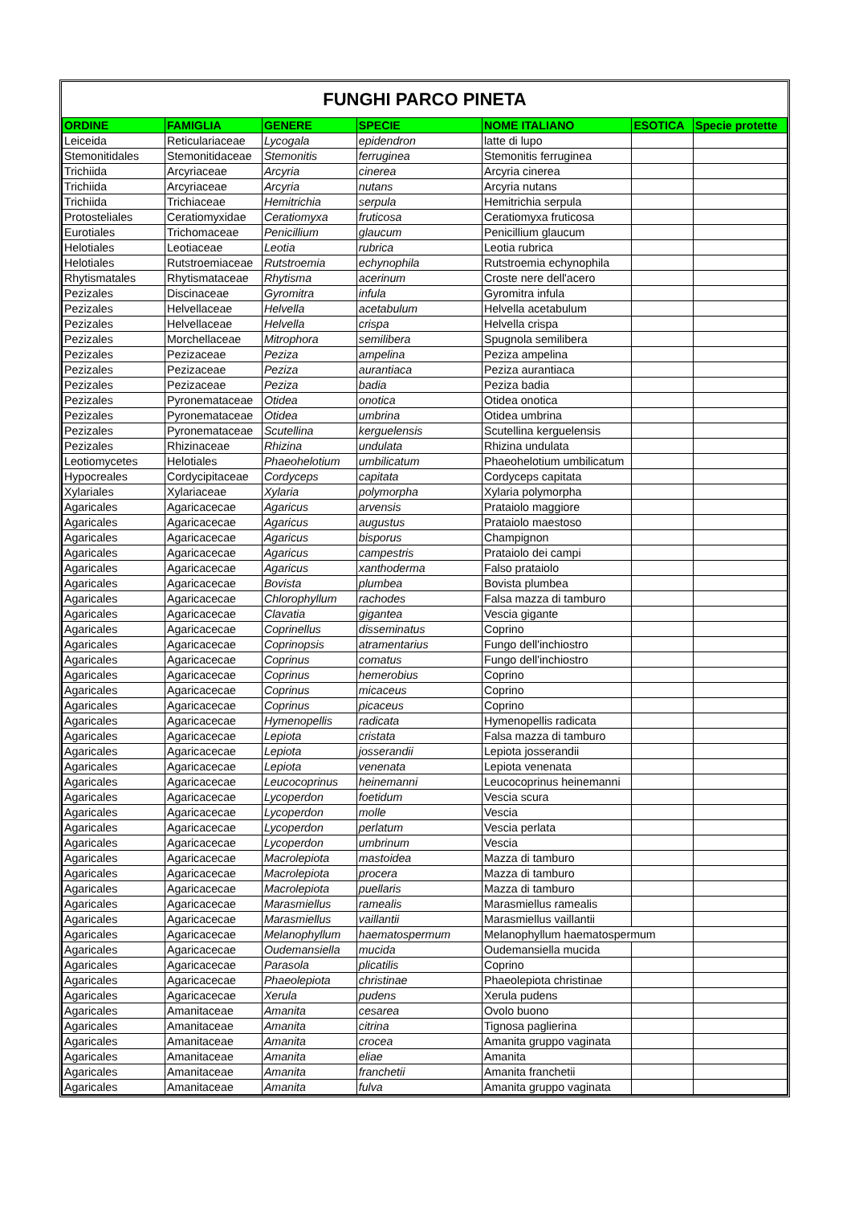| FUNGHI PARCO PINETA | | | | | | |
| ORDINE | FAMIGLIA | GENERE | SPECIE | NOME ITALIANO | ESOTICA | Specie protette |
| Leiceida | Reticulariaceae | Lycogala | epidendron | latte di lupo | | |
| Stemonitidales | Stemonitidaceae | Stemonitis | ferruginea | Stemonitis ferruginea | | |
| Trichiida | Arcyriaceae | Arcyria | cinerea | Arcyria cinerea | | |
| Trichiida | Arcyriaceae | Arcyria | nutans | Arcyria nutans | | |
| Trichiida | Trichiaceae | Hemitrichia | serpula | Hemitrichia serpula | | |
| Protosteliales | Ceratiomyxidae | Ceratiomyxa | fruticosa | Ceratiomyxa fruticosa | | |
| Eurotiales | Trichomaceae | Penicillium | glaucum | Penicillium glaucum | | |
| Helotiales | Leotiaceae | Leotia | rubrica | Leotia rubrica | | |
| Helotiales | Rutstroemiaceae | Rutstroemia | echynophila | Rutstroemia echynophila | | |
| Rhytismatales | Rhytismataceae | Rhytisma | acerinum | Croste nere dell'acero | | |
| Pezizales | Discinaceae | Gyromitra | infula | Gyromitra infula | | |
| Pezizales | Helvellaceae | Helvella | acetabulum | Helvella acetabulum | | |
| Pezizales | Helvellaceae | Helvella | crispa | Helvella crispa | | |
| Pezizales | Morchellaceae | Mitrophora | semilibera | Spugnola semilibera | | |
| Pezizales | Pezizaceae | Peziza | ampelina | Peziza ampelina | | |
| Pezizales | Pezizaceae | Peziza | aurantiaca | Peziza aurantiaca | | |
| Pezizales | Pezizaceae | Peziza | badia | Peziza badia | | |
| Pezizales | Pyronemataceae | Otidea | onotica | Otidea onotica | | |
| Pezizales | Pyronemataceae | Otidea | umbrina | Otidea umbrina | | |
| Pezizales | Pyronemataceae | Scutellina | kerguelensis | Scutellina kerguelensis | | |
| Pezizales | Rhizinaceae | Rhizina | undulata | Rhizina undulata | | |
| Leotiomycetes | Helotiales | Phaeohelotium | umbilicatum | Phaeohelotium umbilicatum | | |
| Hypocreales | Cordycipitaceae | Cordyceps | capitata | Cordyceps capitata | | |
| Xylariales | Xylariaceae | Xylaria | polymorpha | Xylaria polymorpha | | |
| Agaricales | Agaricacecae | Agaricus | arvensis | Prataiolo maggiore | | |
| Agaricales | Agaricacecae | Agaricus | augustus | Prataiolo maestoso | | |
| Agaricales | Agaricacecae | Agaricus | bisporus | Champignon | | |
| Agaricales | Agaricacecae | Agaricus | campestris | Prataiolo dei campi | | |
| Agaricales | Agaricacecae | Agaricus | xanthoderma | Falso prataiolo | | |
| Agaricales | Agaricacecae | Bovista | plumbea | Bovista plumbea | | |
| Agaricales | Agaricacecae | Chlorophyllum | rachodes | Falsa mazza di tamburo | | |
| Agaricales | Agaricacecae | Clavatia | gigantea | Vescia gigante | | |
| Agaricales | Agaricacecae | Coprinellus | disseminatus | Coprino | | |
| Agaricales | Agaricacecae | Coprinopsis | atramentarius | Fungo dell'inchiostro | | |
| Agaricales | Agaricacecae | Coprinus | comatus | Fungo dell'inchiostro | | |
| Agaricales | Agaricacecae | Coprinus | hemerobius | Coprino | | |
| Agaricales | Agaricacecae | Coprinus | micaceus | Coprino | | |
| Agaricales | Agaricacecae | Coprinus | picaceus | Coprino | | |
| Agaricales | Agaricacecae | Hymenopellis | radicata | Hymenopellis radicata | | |
| Agaricales | Agaricacecae | Lepiota | cristata | Falsa mazza di tamburo | | |
| Agaricales | Agaricacecae | Lepiota | josserandii | Lepiota josserandii | | |
| Agaricales | Agaricacecae | Lepiota | venenata | Lepiota venenata | | |
| Agaricales | Agaricacecae | Leucocoprinus | heinemanni | Leucocoprinus heinemanni | | |
| Agaricales | Agaricacecae | Lycoperdon | foetidum | Vescia scura | | |
| Agaricales | Agaricacecae | Lycoperdon | molle | Vescia | | |
| Agaricales | Agaricacecae | Lycoperdon | perlatum | Vescia perlata | | |
| Agaricales | Agaricacecae | Lycoperdon | umbrinum | Vescia | | |
| Agaricales | Agaricacecae | Macrolepiota | mastoidea | Mazza di tamburo | | |
| Agaricales | Agaricacecae | Macrolepiota | procera | Mazza di tamburo | | |
| Agaricales | Agaricacecae | Macrolepiota | puellaris | Mazza di tamburo | | |
| Agaricales | Agaricacecae | Marasmiellus | ramealis | Marasmiellus ramealis | | |
| Agaricales | Agaricacecae | Marasmiellus | vaillantii | Marasmiellus vaillantii | | |
| Agaricales | Agaricacecae | Melanophyllum | haematospermum | Melanophyllum haematospermum | | |
| Agaricales | Agaricacecae | Oudemansiella | mucida | Oudemansiella mucida | | |
| Agaricales | Agaricacecae | Parasola | plicatilis | Coprino | | |
| Agaricales | Agaricacecae | Phaeolepiota | christinae | Phaeolepiota christinae | | |
| Agaricales | Agaricacecae | Xerula | pudens | Xerula pudens | | |
| Agaricales | Amanitaceae | Amanita | cesarea | Ovolo buono | | |
| Agaricales | Amanitaceae | Amanita | citrina | Tignosa paglierina | | |
| Agaricales | Amanitaceae | Amanita | crocea | Amanita gruppo vaginata | | |
| Agaricales | Amanitaceae | Amanita | eliae | Amanita | | |
| Agaricales | Amanitaceae | Amanita | franchetii | Amanita franchetii | | |
| Agaricales | Amanitaceae | Amanita | fulva | Amanita gruppo vaginata | | |